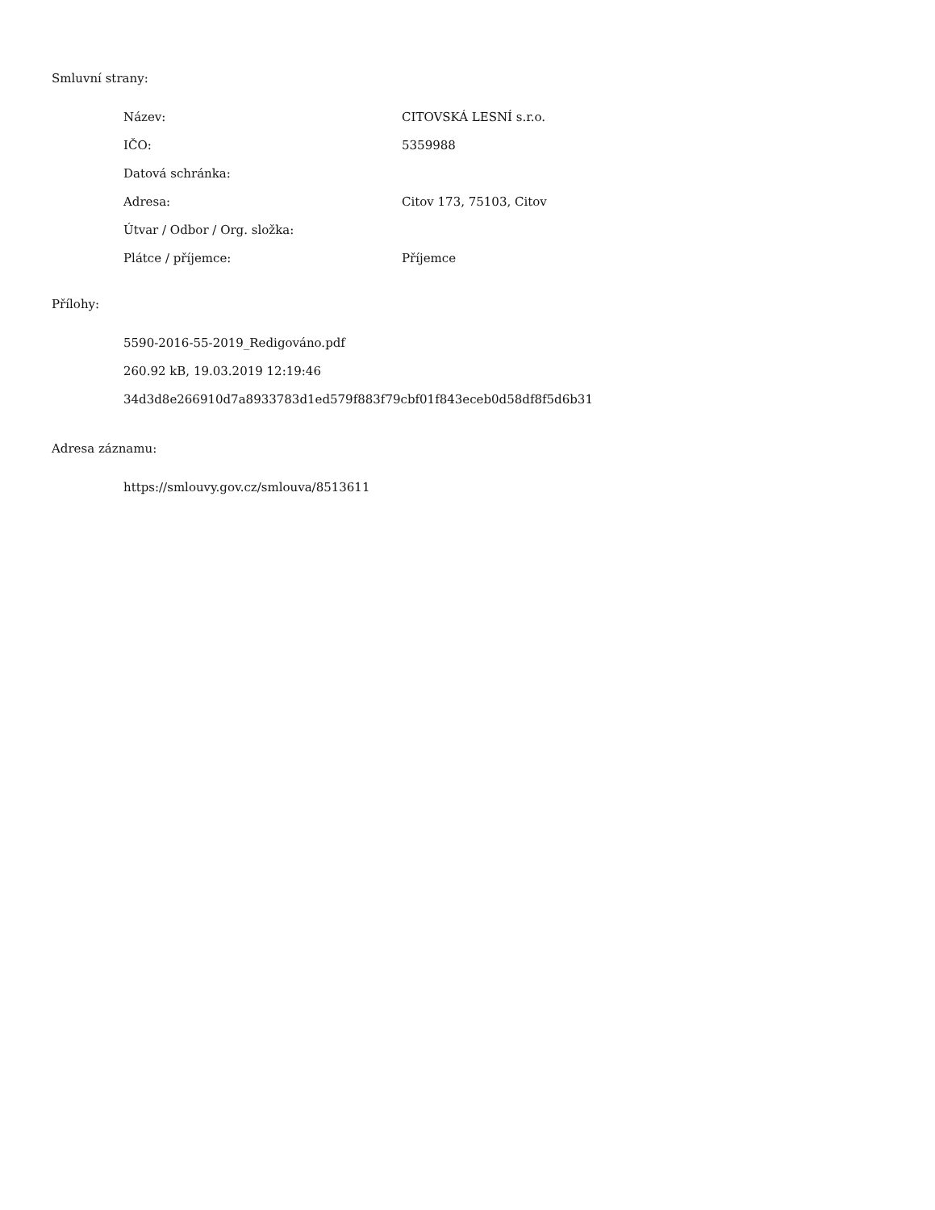Smluvní strany:
| Název: | CITOVSKÁ LESNÍ s.r.o. |
| IČO: | 5359988 |
| Datová schránka: | |
| Adresa: | Citov 173, 75103, Citov |
| Útvar / Odbor / Org. složka: | |
| Plátce / příjemce: | Příjemce |
Přílohy:
5590-2016-55-2019_Redigováno.pdf
260.92 kB, 19.03.2019 12:19:46
34d3d8e266910d7a8933783d1ed579f883f79cbf01f843eceb0d58df8f5d6b31
Adresa záznamu:
https://smlouvy.gov.cz/smlouva/8513611